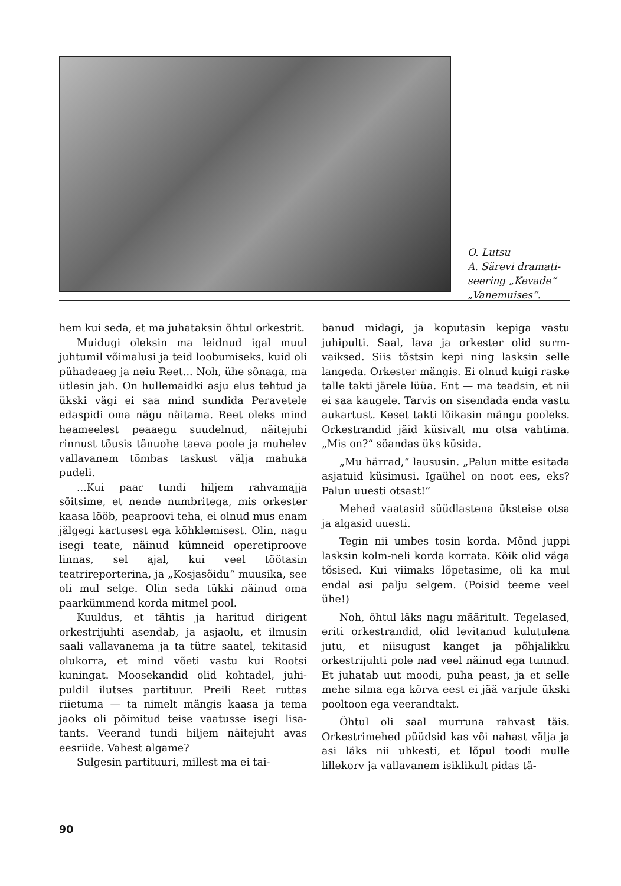O. Lutsu —
A. Särevi dramati-
seering „Kevade“
„Vanemuises“.
hem kui seda, et ma juhataksin õhtul or­kestrit.
Muidugi oleksin ma leidnud igal muul juhtumil võimalusi ja teid loobumiseks, kuid oli pühadeaeg ja neiu Reet... Noh, ühe sõnaga, ma ütlesin jah. On hullemaid­ki asju elus tehtud ja ükski vägi ei saa mind sundida Peravetele edaspidi oma nä­gu näitama. Reet oleks mind heameelest peaaegu suudelnud, näitejuhi rinnust tõu­sis tänuohe taeva poole ja muhelev valla­vanem tõmbas taskust välja mahuka pudeli.
...Kui paar tundi hiljem rahvamajja sõitsime, et nende numbritega, mis orkester kaasa lööb, peaproovi teha, ei olnud mus enam jälgegi kartusest ega kõhklemisest. Olin, nagu isegi teate, näinud kümneid operetiproove linnas, sel ajal, kui veel töö­tasin teatrireporterina, ja „Kosjasõidu“ muusika, see oli mul selge. Olin seda tükki näinud oma paarkümmend korda mitmel pool.
Kuuldus, et tähtis ja haritud dirigent orkestrijuhti asendab, ja asjaolu, et ilmusin saali vallavanema ja ta tütre saatel, tekita­sid olukorra, et mind võeti vastu kui Rootsi kuningat. Moosekandid olid kohtadel, juhi­puldil ilutses partituur. Preili Reet ruttas riietuma — ta nimelt mängis kaasa ja tema jaoks oli põimitud teise vaatusse isegi lisa­tants. Veerand tundi hiljem näitejuht avas eesriide. Vahest algame?
Sulgesin partituuri, millest ma ei tai-
banud midagi, ja koputasin kepiga vastu juhipulti. Saal, lava ja orkester olid surm­vaiksed. Siis tõstsin kepi ning lasksin selle langeda. Orkester mängis. Ei olnud kuigi raske talle takti järele lüüa. Ent — ma teadsin, et nii ei saa kaugele. Tarvis on si­sendada enda vastu aukartust. Keset takti lõikasin mängu pooleks. Orkestrandid jäid küsivalt mu otsa vahtima. „Mis on?“ söan­das üks küsida.
„Mu härrad,“ laususin. „Palun mitte esitada asjatuid küsimusi. Igaühel on noot ees, eks? Palun uuesti otsast!“
Mehed vaatasid süüdlastena üksteise otsa ja algasid uuesti.
Tegin nii umbes tosin korda. Mõnd jup­pi lasksin kolm-neli korda korrata. Kõik olid väga tõsised. Kui viimaks lõpetasime, oli ka mul endal asi palju selgem. (Poisid teeme veel ühe!)
Noh, õhtul läks nagu määritult. Tege­lased, eriti orkestrandid, olid levitanud ku­lutulena jutu, et niisugust kanget ja põhja­likku orkestrijuhti pole nad veel näinud ega tunnud. Et juhatab uut moodi, puha peast, ja et selle mehe silma ega kõrva eest ei jää varjule ükski pooltoon ega veerand­takt.
Õhtul oli saal murruna rahvast täis. Orkestrimehed püüdsid kas või nahast välja ja asi läks nii uhkesti, et lõpul toodi mulle lillekorv ja vallavanem isiklikult pidas tä-
90